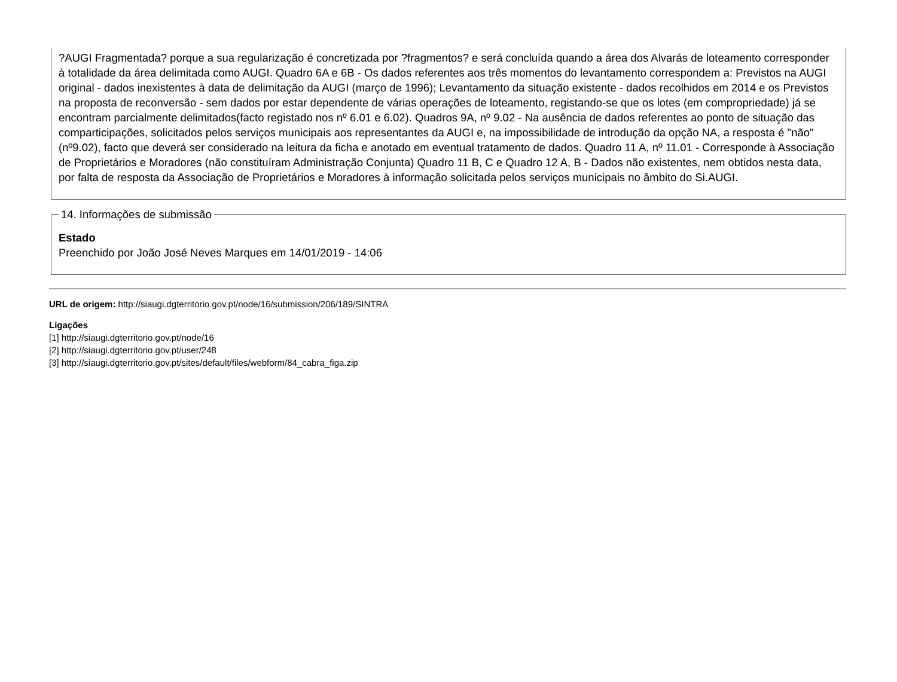?AUGI Fragmentada? porque a sua regularização é concretizada por ?fragmentos? e será concluída quando a área dos Alvarás de loteamento corresponder à totalidade da área delimitada como AUGI. Quadro 6A e 6B - Os dados referentes aos três momentos do levantamento correspondem a: Previstos na AUGI original - dados inexistentes à data de delimitação da AUGI (março de 1996); Levantamento da situação existente - dados recolhidos em 2014 e os Previstos na proposta de reconversão - sem dados por estar dependente de várias operações de loteamento, registando-se que os lotes (em compropriedade) já se encontram parcialmente delimitados(facto registado nos nº 6.01 e 6.02). Quadros 9A, nº 9.02 - Na ausência de dados referentes ao ponto de situação das comparticipações, solicitados pelos serviços municipais aos representantes da AUGI e, na impossibilidade de introdução da opção NA, a resposta é "não" (nº9.02), facto que deverá ser considerado na leitura da ficha e anotado em eventual tratamento de dados. Quadro 11 A, nº 11.01 - Corresponde à Associação de Proprietários e Moradores (não constituíram Administração Conjunta) Quadro 11 B, C e Quadro 12 A, B - Dados não existentes, nem obtidos nesta data, por falta de resposta da Associação de Proprietários e Moradores à informação solicitada pelos serviços municipais no âmbito do Si.AUGI.
14. Informações de submissão Estado
Preenchido por João José Neves Marques em 14/01/2019 - 14:06
URL de origem: http://siaugi.dgterritorio.gov.pt/node/16/submission/206/189/SINTRA
Ligações
[1] http://siaugi.dgterritorio.gov.pt/node/16
[2] http://siaugi.dgterritorio.gov.pt/user/248
[3] http://siaugi.dgterritorio.gov.pt/sites/default/files/webform/84_cabra_figa.zip